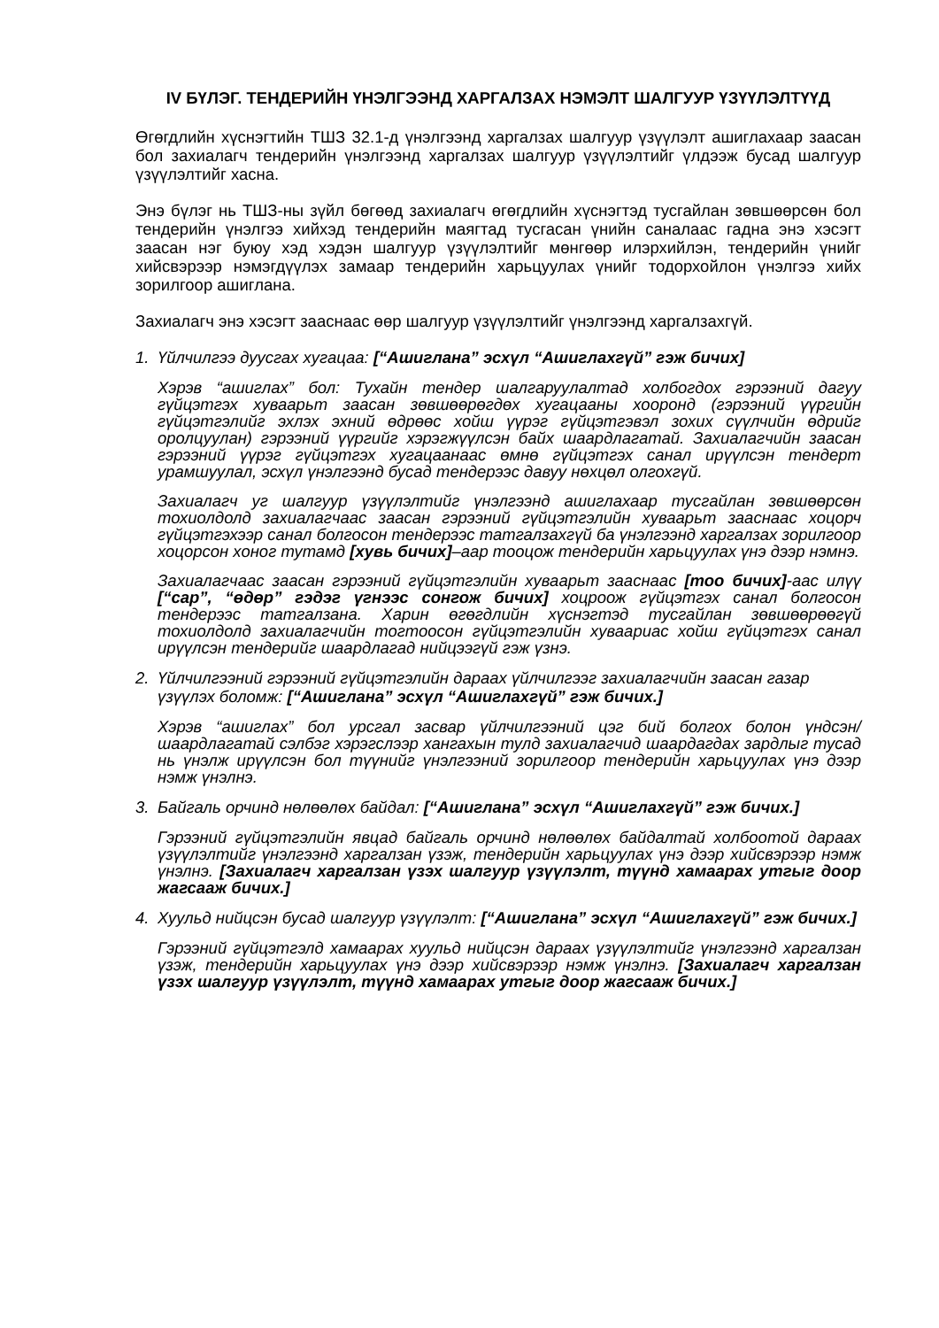IV БҮЛЭГ. ТЕНДЕРИЙН ҮНЭЛГЭЭНД ХАРГАЛЗАХ НЭМЭЛТ ШАЛГУУР ҮЗҮҮЛЭЛТҮҮД
Өгөгдлийн хүснэгтийн ТШЗ 32.1-д үнэлгээнд харгалзах шалгуур үзүүлэлт ашиглахаар заасан бол захиалагч тендерийн үнэлгээнд харгалзах шалгуур үзүүлэлтийг үлдээж бусад шалгуур үзүүлэлтийг хасна.
Энэ бүлэг нь ТШЗ-ны зүйл бөгөөд захиалагч өгөгдлийн хүснэгтэд тусгайлан зөвшөөрсөн бол тендерийн үнэлгээ хийхэд тендерийн маягтад тусгасан үнийн саналаас гадна энэ хэсэгт заасан нэг буюу хэд хэдэн шалгуур үзүүлэлтийг мөнгөөр илэрхийлэн, тендерийн үнийг хийсвэрээр нэмэгдүүлэх замаар тендерийн харьцуулах үнийг тодорхойлон үнэлгээ хийх зорилгоор ашиглана.
Захиалагч энэ хэсэгт зааснаас өөр шалгуур үзүүлэлтийг үнэлгээнд харгалзахгүй.
1. Үйлчилгээ дуусгах хугацаа: [“Ашиглана” эсхүл “Ашиглахгүй” гэж бичих]
Хэрэв “ашиглах” бол: Тухайн тендер шалгаруулалтад холбогдох гэрээний дагуу гүйцэтгэх хуваарьт заасан зөвшөөрөгдөх хугацааны хооронд (гэрээний үүргийн гүйцэтгэлийг эхлэх эхний өдрөөс хойш үүрэг гүйцэтгэвэл зохих сүүлчийн өдрийг оролцуулан) гэрээний үүргийг хэрэгжүүлсэн байх шаардлагатай. Захиалагчийн заасан гэрээний үүрэг гүйцэтгэх хугацаанаас өмнө гүйцэтгэх санал ирүүлсэн тендерт урамшуулал, эсхүл үнэлгээнд бусад тендерээс давуу нөхцөл олгохгүй.
Захиалагч уг шалгуур үзүүлэлтийг үнэлгээнд ашиглахаар тусгайлан зөвшөөрсөн тохиолдолд захиалагчаас заасан гэрээний гүйцэтгэлийн хуваарьт зааснаас хоцорч гүйцэтгэхээр санал болгосон тендерээс татгалзахгүй ба үнэлгээнд харгалзах зорилгоор хоцорсон хоног тутамд [хувь бичих]–аар тооцож тендерийн харьцуулах үнэ дээр нэмнэ.
Захиалагчаас заасан гэрээний гүйцэтгэлийн хуваарьт зааснаас [тоо бичих]-аас илүү [“сар”, “өдөр” гэдэг үгнээс сонгож бичих] хоцроож гүйцэтгэх санал болгосон тендерээс татгалзана. Харин өгөгдлийн хүснэгтэд тусгайлан зөвшөөрөөгүй тохиолдолд захиалагчийн тогтоосон гүйцэтгэлийн хуваариас хойш гүйцэтгэх санал ирүүлсэн тендерийг шаардлагад нийцээгүй гэж үзнэ.
2. Үйлчилгээний гэрээний гүйцэтгэлийн дараах үйлчилгээг захиалагчийн заасан газар үзүүлэх боломж: [“Ашиглана” эсхүл “Ашиглахгүй” гэж бичих.]
Хэрэв “ашиглах” бол урсгал засвар үйлчилгээний цэг бий болгох болон үндсэн/шаардлагатай сэлбэг хэрэгслээр хангахын тулд захиалагчид шаардагдах зардлыг тусад нь үнэлж ирүүлсэн бол түүнийг үнэлгээний зорилгоор тендерийн харьцуулах үнэ дээр нэмж үнэлнэ.
3. Байгаль орчинд нөлөөлөх байдал: [“Ашиглана” эсхүл “Ашиглахгүй” гэж бичих.]
Гэрээний гүйцэтгэлийн явцад байгаль орчинд нөлөөлөх байдалтай холбоотой дараах үзүүлэлтийг үнэлгээнд харгалзан үзэж, тендерийн харьцуулах үнэ дээр хийсвэрээр нэмж үнэлнэ. [Захиалагч харгалзан үзэх шалгуур үзүүлэлт, түүнд хамаарах утгыг доор жагсааж бичих.]
4. Хуульд нийцсэн бусад шалгуур үзүүлэлт: [“Ашиглана” эсхүл “Ашиглахгүй” гэж бичих.]
Гэрээний гүйцэтгэлд хамаарах хуульд нийцсэн дараах үзүүлэлтийг үнэлгээнд харгалзан үзэж, тендерийн харьцуулах үнэ дээр хийсвэрээр нэмж үнэлнэ. [Захиалагч харгалзан үзэх шалгуур үзүүлэлт, түүнд хамаарах утгыг доор жагсааж бичих.]